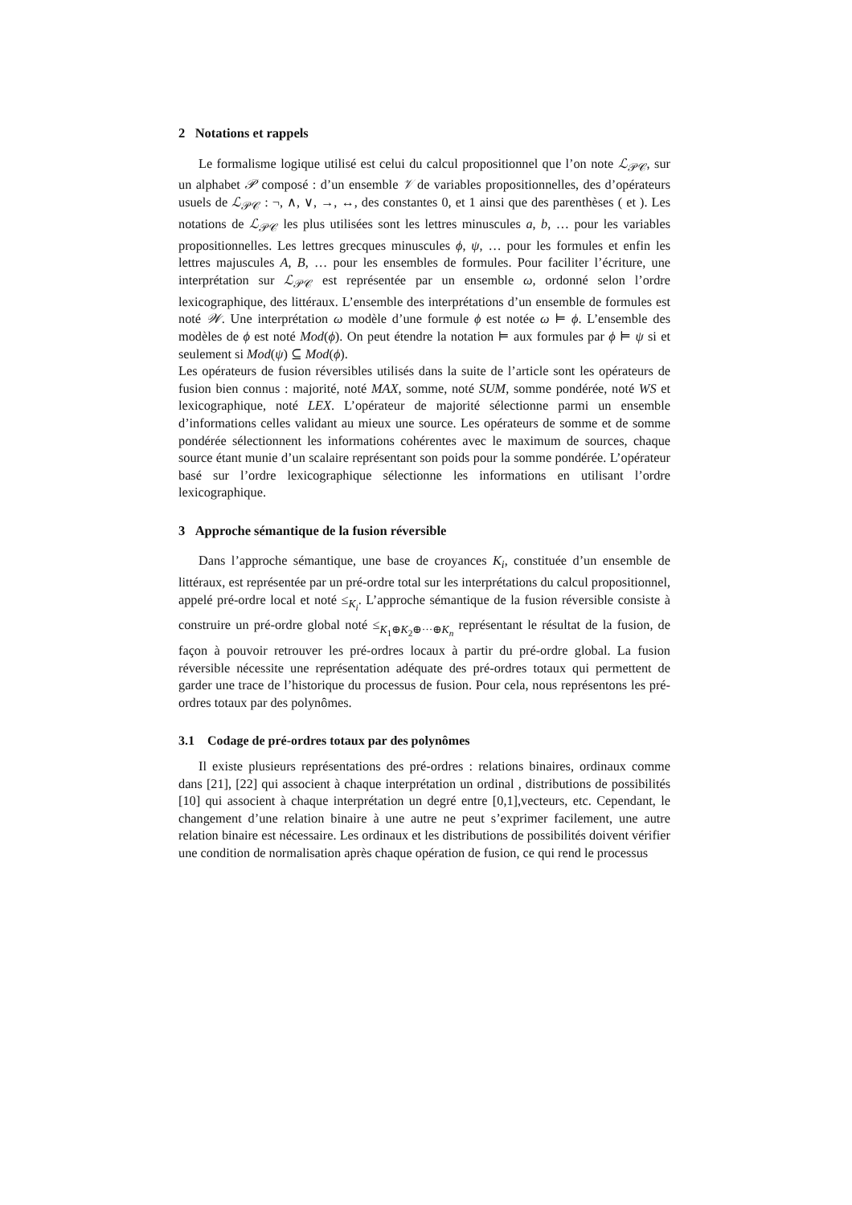2 Notations et rappels
Le formalisme logique utilisé est celui du calcul propositionnel que l’on note ℒ<sub>𝒫𝒞</sub>, sur un alphabet 𝒫 composé : d’un ensemble 𝒱 de variables propositionnelles, des d’opérateurs usuels de ℒ<sub>𝒫𝒞</sub> : ¬, ∧, ∨, →, ↔, des constantes 0, et 1 ainsi que des parenthèses ( et ). Les notations de ℒ<sub>𝒫𝒞</sub> les plus utilisées sont les lettres minuscules a, b, … pour les variables propositionnelles. Les lettres grecques minuscules ϕ, ψ, … pour les formules et enfin les lettres majuscules A, B, … pour les ensembles de formules. Pour faciliter l’écriture, une interprétation sur ℒ<sub>𝒫𝒞</sub> est représentée par un ensemble ω, ordonné selon l’ordre lexicographique, des littéraux. L’ensemble des interprétations d’un ensemble de formules est noté 𝒲. Une interprétation ω modèle d’une formule ϕ est notée ω ⊨ ϕ. L’ensemble des modèles de ϕ est noté Mod(ϕ). On peut étendre la notation ⊨ aux formules par ϕ ⊨ ψ si et seulement si Mod(ψ) ⊆ Mod(ϕ).
Les opérateurs de fusion réversibles utilisés dans la suite de l’article sont les opérateurs de fusion bien connus : majorité, noté MAX, somme, noté SUM, somme pondérée, noté WS et lexicographique, noté LEX. L’opérateur de majorité sélectionne parmi un ensemble d’informations celles validant au mieux une source. Les opérateurs de somme et de somme pondérée sélectionnent les informations cohérentes avec le maximum de sources, chaque source étant munie d’un scalaire représentant son poids pour la somme pondérée. L’opérateur basé sur l’ordre lexicographique sélectionne les informations en utilisant l’ordre lexicographique.
3 Approche sémantique de la fusion réversible
Dans l’approche sémantique, une base de croyances K<sub>i</sub>, constituée d’un ensemble de littéraux, est représentée par un pré-ordre total sur les interprétations du calcul propositionnel, appelé pré-ordre local et noté ≤<sub>K<sub>i</sub></sub>. L’approche sémantique de la fusion réversible consiste à construire un pré-ordre global noté ≤<sub>K<sub>1</sub>⊕K<sub>2</sub>⊕···⊕K<sub>n</sub></sub> représentant le résultat de la fusion, de façon à pouvoir retrouver les pré-ordres locaux à partir du pré-ordre global. La fusion réversible nécessite une représentation adéquate des pré-ordres totaux qui permettent de garder une trace de l’historique du processus de fusion. Pour cela, nous représentons les pré-ordres totaux par des polynômes.
3.1 Codage de pré-ordres totaux par des polynômes
Il existe plusieurs représentations des pré-ordres : relations binaires, ordinaux comme dans [21], [22] qui associent à chaque interprétation un ordinal , distributions de possibilités [10] qui associent à chaque interprétation un degré entre [0,1],vecteurs, etc. Cependant, le changement d’une relation binaire à une autre ne peut s’exprimer facilement, une autre relation binaire est nécessaire. Les ordinaux et les distributions de possibilités doivent vérifier une condition de normalisation après chaque opération de fusion, ce qui rend le processus